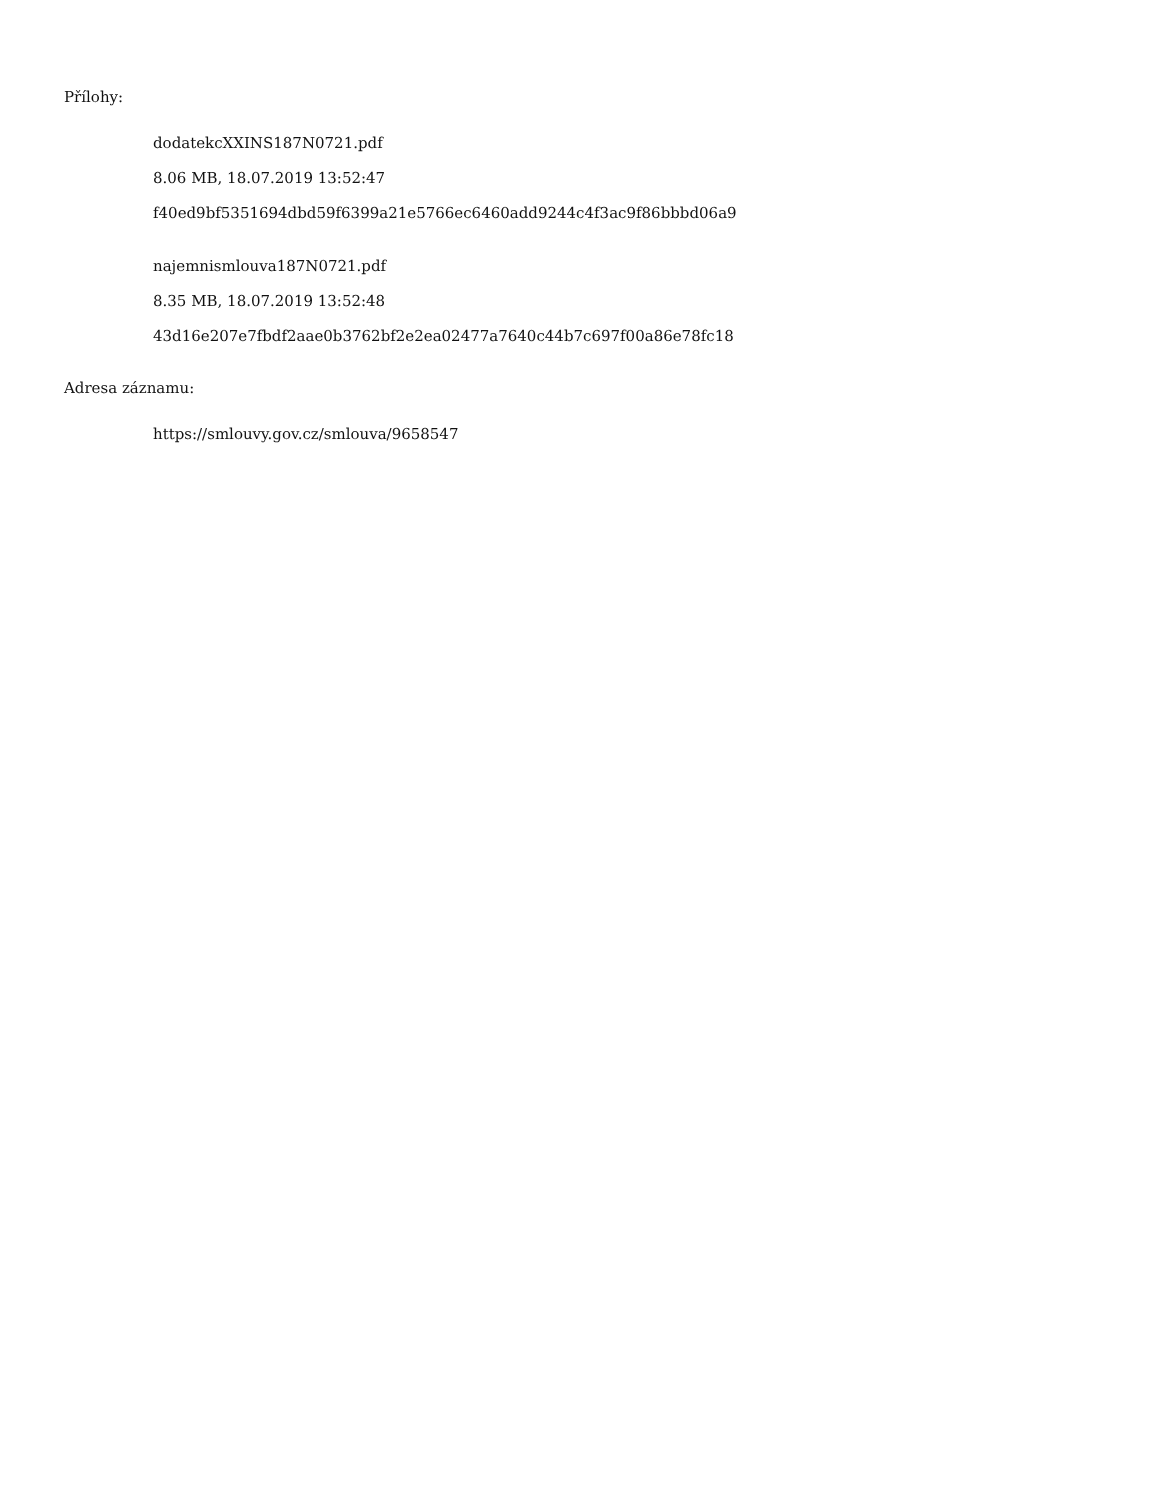Přílohy:
dodatekcXXINS187N0721.pdf
8.06 MB, 18.07.2019 13:52:47
f40ed9bf5351694dbd59f6399a21e5766ec6460add9244c4f3ac9f86bbbd06a9
najemnismlouva187N0721.pdf
8.35 MB, 18.07.2019 13:52:48
43d16e207e7fbdf2aae0b3762bf2e2ea02477a7640c44b7c697f00a86e78fc18
Adresa záznamu:
https://smlouvy.gov.cz/smlouva/9658547